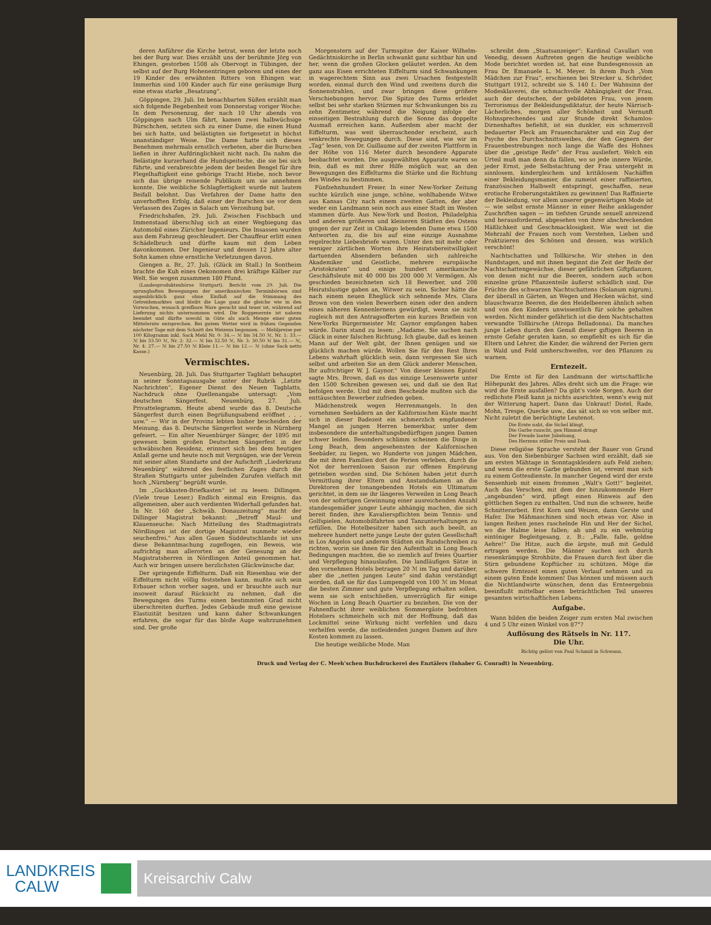deren Anführer die Kirche betrat, wenn der letzte noch bei der Burg war. Dies erzählt uns der berühmte Jörg von Ehingen, gestorben 1508 als Obervogt in Tübingen, der selbst auf der Burg Hohenentringen geboren und eines der 19 Kinder des erwähnten Ritters von Ehingen war. Immerhin sind 100 Kinder auch für eine geräumige Burg eine etwas starke „Besatzung“.
Göppingen, 29. Juli. Im benachbarten Süßen erzählt man sich folgende Begebenheit vom Donnerstag voriger Woche: In dem Personenzug, der nach 10 Uhr abends von Göppingen nach Ulm fährt, kamen zwei halbwüchsige Bürschchen, setzten sich zu einer Dame, die einen Hund bei sich hatte, und belästigten sie fortgesetzt in höchst unanständiger Weise. Die Dame hatte sich dieses Benehmen mehrmals ernstlich verbeten, aber die Burschen ließen in ihrer Aufdringlichkeit nicht nach. Da nahm die Belästigte kurzerhand die Hundspeitsche, die sie bei sich führte, und verabreichte jedem der beiden Bengel für ihre Flegelhaftigkeit eine gehörige Tracht Hiebe, noch bevor sich das übrige reisende Publikum um sie annehmen konnte. Die weibliche Schlagfertigkeit wurde mit lautem Beifall belohnt. Das Verfahren der Dame hatte den unverhofften Erfolg, daß einer der Burschen sie vor dem Verlassen des Zuges in Salach um Verzeihung bat.
Friedrichshafen, 29. Juli. Zwischen Fischbach und Immenstaad überschlug sich an einer Wegbiegung das Automobil eines Züricher Ingenieurs. Die Insassen wurden aus dem Fahrzeug geschleudert. Der Chauffeur erlitt einen Schädelbruch und dürfte kaum mit dem Leben davonkommen. Der Ingenieur und dessen 12 Jahre alter Sohn kamen ohne ernstliche Verletzungen davon.
Giengen a. Br., 27. Juli. (Glück im Stall.) In Sontheim brachte die Kuh eines Oekonomen drei kräftige Kälber zur Welt. Sie wogen zusammen 180 Pfund.
(Landesproduktenbörse Stuttgart). Bericht vom 29. Juli. Die sprunghaften Bewegungen der amerikanischen Terminbörsen sind augenblicklich ganz ohne Einfluß auf die Stimmung des Getreidemarktes und bleibt die Lage ganz die gleiche wie in den Vorwochen, wonach greifbare Ware gesucht und teuer ist, während auf Lieferung nichts unternommen wird. Die Roggenernte ist nahezu beendet und dürfte sowohl in Güte als auch Menge einer guten Mittelernte entsprechen. Bei gutem Wetter wird in frühen Gegenden nächster Tage mit dem Schnitt des Weizens begonnen. — Mehlpreise per 100 Kilogramm inkl. Sack Mehl Nr. 0: 34.— ℳ bis 34.50 ℳ, Nr. 1: 33.— ℳ bis 33.50 ℳ, Nr. 2: 32.— ℳ bis 32.50 ℳ, Nr. 3: 30.50 ℳ bis 31.— ℳ, Nr. 4: 27.— ℳ bis 27.50 ℳ Kleie 11.— ℳ bis 12.— ℳ (ohne Sack netto Kasse.)
Vermischtes.
Neuenbürg, 28. Juli. Das Stuttgarter Tagblatt behauptet in seiner Sonntagsausgabe unter der Rubrik „Letzte Nachrichten“, Eigener Dienst des Neuen Tagblatts, Nachdruck ohne Quellenangabe untersagt: „Vom deutschen Sängerfest. Neuenbürg, 27. Juli. Privattelegramm. Heute abend wurde das 8. Deutsche Sängerfest durch einen Begrüßungsabend eröffnet . . . usw.“ — Wir in der Provinz lebten bisher bescheiden der Meinung, das 8. Deutsche Sängerfest werde in Nürnberg gefeiert. — Ein alter Neuenbürger Sänger, der 1895 mit gewesen beim großen Deutschen Sängerfest in der schwäbischen Residenz, erinnert sich bei dem heutigen Anlaß gerne und heute noch mit Vergnügen, wie der Verein mit seiner alten Standarte und der Aufschrift „Liederkranz Neuenbürg“ während des festlichen Zuges durch die Straßen Stuttgarts unter jubelnden Zurufen vielfach mit hoch „Nürnberg“ begrüßt wurde.
Im „Guckkasten-Briefkasten“ ist zu lesen: Dillingen. (Viele treue Leser.) Endlich einmal ein Ereignis, das allgemeinen, aber auch verdienten Widerhall gefunden hat. In Nr. 160 der „Schwäb. Donauzeitung“ macht der Dillinger Magistrat bekannt: „Betreff Maul- und Klauenseuche: Nach Mitteilung des Stadtmagistrats Nördlingen ist der dortige Magistrat nunmehr wieder seuchenfrei.“ Aus allen Gauen Süddeutschlands ist uns diese Bekanntmachung zugeflogen, ein Beweis, wie aufrichtig man allerorten an der Genesung an der Magistratsherren in Nördlingen Anteil genommen hat. Auch wir bringen unsere herzlichsten Glückwünsche dar.
Der springende Eiffelturm. Daß ein Riesenbau wie der Eiffelturm nicht völlig feststehen kann, mußte sich sein Erbauer schon vorher sagen, und er brauchte auch nur insoweit darauf Rücksicht zu nehmen, daß die Bewegungen des Turms einen bestimmten Grad nicht überschreiten durften. Jedes Gebäude muß eine gewisse Elastizität besitzen und kann daher Schwankungen erfahren, die sogar für das bloße Auge wahrzunehmen sind. Der große
Morgenstern auf der Turmspitze der Kaiser Wilhelm-Gedächtniskirche in Berlin schwankt ganz sichtbar hin und her, wenn die großen Glocken geläutet werden. An dem ganz aus Eisen errichteten Eiffelturm sind Schwankungen in wagerechtem Sinn aus zwei Ursachen festgestellt worden, einmal durch den Wind und zweitens durch die Sonnenstrahlen, und zwar bringen diese größere Verschiebungen hervor. Die Spitze des Turms erleidet selbst bei sehr starken Stürmen nur Schwankungen bis zu zehn Zentimeter, während die Neigung infolge der einseitigen Bestrahlung durch die Sonne das doppelte Ausmaß erreichen kann. Außerdem aber macht der Eiffelturm, was weit überraschender erscheint, auch senkrechte Bewegungen durch. Diese sind, wie wir im „Tag“ lesen, von Dr. Guillaume auf der zweiten Plattform in der Höhe von 116 Meter durch besondere Apparate beobachtet worden. Die ausgewählten Apparate waren so fein, daß es mit ihrer Hilfe möglich war, an den Bewegungen des Eiffelturms die Stärke und die Richtung des Windes zu bestimmen.
Fünfzehnhundert Freier. In einer New-Yorker Zeitung suchte kürzlich eine junge, schöne, wohlhabende Witwe aus Kansas City nach einem zweiten Gatten, der aber weder ein Landmann sein noch aus einer Stadt im Westen stammen dürfe. Aus New-York und Boston, Philadelphia und anderen größeren und kleineren Städten des Ostens gingen der zur Zeit in Chikago lebenden Dame etwa 1500 Antworten zu, die bis auf eine einzige Ausnahme regelrechte Liebesbriefe waren. Unter den mit mehr oder weniger zärtlichen Worten ihre Heiratsbereitwilligkeit dartuenden Absendern befanden sich zahlreiche Akademiker und Geistliche, mehrere europäische „Aristokraten“ und einige hundert amerikanische Geschäftsleute mit 40 000 bis 200 000 ℳ Vermögen. Als geschieden bezeichneten sich 18 Bewerber, und 208 Heiratslustige gaben an, Witwer zu sein. Sicher hätte die nach einem neuen Eheglück sich sehnende Mrs. Clara Brown von den vielen Bewerbern einen oder den andern eines näheren Kennenlernens gewürdigt, wenn sie nicht zugleich mit den Antragsofferten ein kurzes Brieflein von New-Yorks Bürgermeister Mr. Gaynor empfangen haben würde. Darin stand zu lesen: „Madame, Sie suchen nach Glück in einer falschen Richtung. Ich glaube, daß es keinen Mann auf der Welt gibt, der Ihnen genügen und sie glücklich machen würde. Wollen Sie für den Rest Ihres Lebens wahrhaft glücklich sein, dann vergessen Sie sich selbst und arbeiten Sie an dem Glück anderer Menschen. Ihr aufrichtiger W. J. Gaynor.“ Von dieser kleinen Epistel sagte Mrs. Brown, daß es das einzige Lesenswerte unter den 1500 Schreiben gewesen sei, und daß sie den Rat befolgen werde. Und mit dem Bescheide mußten sich die enttäuschten Bewerber zufrieden geben.
Mädchenstreik wegen Herrenmangels. In den vornehmen Seebädern an der Kalifornischen Küste macht sich in dieser Badezeit ein schmerzlich empfundener Mangel an jungen Herren bemerkbar, unter dem insbesondere die unterhaltungsbedürftigen jungen Damen schwer leiden. Besonders schlimm scheinen die Dinge in Long Beach, dem angesehensten der Kalifornischen Seebäder, zu liegen, wo Hunderte von jungen Mädchen, die mit ihren Familien dort die Ferien verleben, durch die Not der herrenlosen Saison zur offenen Empörung getrieben worden sind. Die Schönen haben jetzt durch Vermittlung ihrer Eltern und Anstandsdamen an die Direktoren der tonangebenden Hotels ein Ultimatum gerichtet, in dem sie ihr längeres Verweilen in Long Beach von der sofortigen Gewinnung einer ausreichenden Anzahl standesgemäßer junger Leute abhängig machen, die sich bereit finden, ihre Kavalierspflichten beim Tennis- und Golfspielen, Automobilfahrten und Tanzunterhaltungen zu erfüllen. Die Hotelbesitzer haben sich auch beeilt, an mehrere hundert nette junge Leute der guten Gesellschaft in Los Angelos und anderen Städten ein Rundschreiben zu richten, worin sie ihnen für den Aufenthalt in Long Beach Bedingungen machten, die so ziemlich auf freies Quartier und Verpflegung hinauslaufen. Die landläufigen Sätze in den vornehmen Hotels betragen 20 ℳ im Tag und darüber, aber die „netten jungen Leute“ sind dahin verständigt worden, daß sie für das Lumpengeld von 100 ℳ im Monat die besten Zimmer und gute Verpflegung erhalten sollen, wenn sie sich entschließen, unverzüglich für einige Wochen in Long Beach Quartier zu beziehen. Die von der Fahnenflucht ihrer weiblichen Sommergäste bedrohten Hoteliers schmeicheln sich mit der Hoffnung, daß das Lockmittel seine Wirkung nicht verfehlen und dazu verhelfen werde, die notleidenden jungen Damen auf ihre Kosten kommen zu lassen.
Die heutige weibliche Mode. Man
schreibt dem „Staatsanzeiger“: Kardinal Cavallari von Venedig, dessen Auftreten gegen die heutige weibliche Mode berichtet worden ist, hat eine Bundesgenossin an Frau Dr. Emanuele L. M. Meyer. In ihrem Buch „Vom Mädchen zur Frau“, erschienen bei Strecker u. Schröder, Stuttgart 1912, schreibt sie S. 140 f.: Der Wahnsinn der Modesklaverei, die schmachvolle Abhängigkeit der Frau, auch der deutschen, der gebildeten Frau, von jenem Terrorismus der Bekleidungsdiktatur, der heute Närrisch-Lächerliches, morgen aller Schönheit und Vernunft Hohnsprechendes und zur Stunde direkt Schamlos-Dirnenhaftes befiehlt, ist ein dunkler, ein schmerzvoll bedauerter Fleck am Frauencharakter und ein Zug der Psyche des Durchschnittsweibes, der den Gegnern der Frauenbestrebungen noch lange die Waffe des Hohnes über die „geistige Reife“ der Frau ausliefert. Welch ein Urteil muß man denn da fällen, wo so jede innere Würde, jeder Ernst, jede Selbstachtung der Frau untergeht in sinnlosem, kindergleichem und kritiklosem Nachäffen einer Bekleidungsmanier, die zumeist einer raffinierten, französischen Halbwelt entspringt, geschaffen, neue erotische Eroberungstaktiken zu gewinnen! Das Raffinierte der Bekleidung, vor allem unserer gegenwärtigen Mode ist — wie selbst ernste Männer in einer Reihe anklagender Zuschriften sagen — im tiefsten Grunde sexuell anreizend und herausfordernd, abgesehen von ihrer abschreckenden Häßlichkeit und Geschmacklosigkeit. Wie weit ist die Mehrzahl der Frauen noch vom Verstehen, Lieben und Praktizieren des Schönen und dessen, was wirklich verschönt!
Nachtschatten und Tollkirsche. Wir stehen in den Hundstagen, und mit ihnen beginnt die Zeit der Reife der Nachtschattengewächse, dieser gefährlichen Giftpflanzen, von denen nicht nur die Beeren, sondern auch schon einzelne grüne Pflanzenteile äußerst schädlich sind. Die Früchte des schwarzen Nachtschattens (Solanum nigrum), der überall in Gärten, an Wegen und Hecken wächst, sind blauschwarze Beeren, die den Heidelbeeren ähnlich sehen und von den Kindern unwissentlich für solche gehalten werden. Nicht minder gefährlich ist die dem Nachtschatten verwandte Tollkirsche (Atropa Belladonna). Da manches junge Leben durch den Genuß dieser giftigen Beeren in ernste Gefahr geraten kann, so empfiehlt es sich für die Eltern und Lehrer, die Kinder, die während der Ferien gern in Wald und Feld umherschweifen, vor den Pflanzen zu warnen.
Erntezeit.
Die Ernte ist für den Landmann der wirtschaftliche Höhepunkt des Jahres. Alles dreht sich um die Frage: wie wird die Ernte ausfallen? Da gibt's viele Sorgen. Auch der redlichste Fleiß kann ja nichts ausrichten, wenn's ewig mit der Witterung hapert. Dann das Unkraut! Distel, Rade, Mohn, Trespe, Quecke usw., das sät sich so von selber mit. Nicht zuletzt die berüchtigte Leutenot.
Die Ernte naht, die Sichel klingt,
Die Garbe rauscht, gen Himmel dringt
Der Freude lauter Jubelsang,
Des Herzens stiller Preis und Dank.
Diese religiöse Sprache versteht der Bauer von Grund aus. Von den Siebenbürger Sachsen wird erzählt, daß sie am ersten Mähtage in Sonntagskleidern aufs Feld ziehen; und wenn die erste Garbe gebunden ist, vereint man sich zu einem Gottesdienste. In mancher Gegend wird der erste Sensenhieb mit einem frommen „Walt's Gott!“ begleitet. Auch das Verschen, mit dem der hinzukommende Herr „angebunden“ wird, pflegt einen Hinweis auf den göttlichen Segen zu enthalten. Und nun die schwere, heiße Schnitterarbeit. Erst Korn und Weizen, dann Gerste und Hafer. Die Mähmaschinen sind noch etwas vor. Also in langen Reihen jenes raschelnde Hin und Her der Sichel, wo die Halme leise fallen; ab und zu ein wehmütig eintöniger Begleitgesang, z. B.: „Falle, falle, goldne Aehre!“ Die Hitze, auch die ärgste, muß mit Geduld ertragen werden. Die Männer suchen sich durch riesenkrämpige Strohhüte, die Frauen durch fest über die Stirn gebundene Kopftücher zu schützen. Möge die schwere Erntezeit einen guten Verlauf nehmen und zu einem guten Ende kommen! Das können und müssen auch die Nichtlandwirte wünschen, denn das Ernteergebnis beeinflußt mittelbar einen beträchtlichen Teil unseres gesamten wirtschaftlichen Lebens.
Aufgabe.
Wann bilden die beiden Zeiger zum ersten Mal zwischen 4 und 5 Uhr einen Winkel von 87°?
Auflösung des Rätsels in Nr. 117.
Die Uhr.
Richtig gelöst von Paul Schmid in Schwann.
Druck und Verlag der C. Meeh'schen Buchdruckerei des Enztälers (Inhaber G. Conradt) in Neuenbürg.
LANDKREIS
CALW
Kreisarchiv Calw